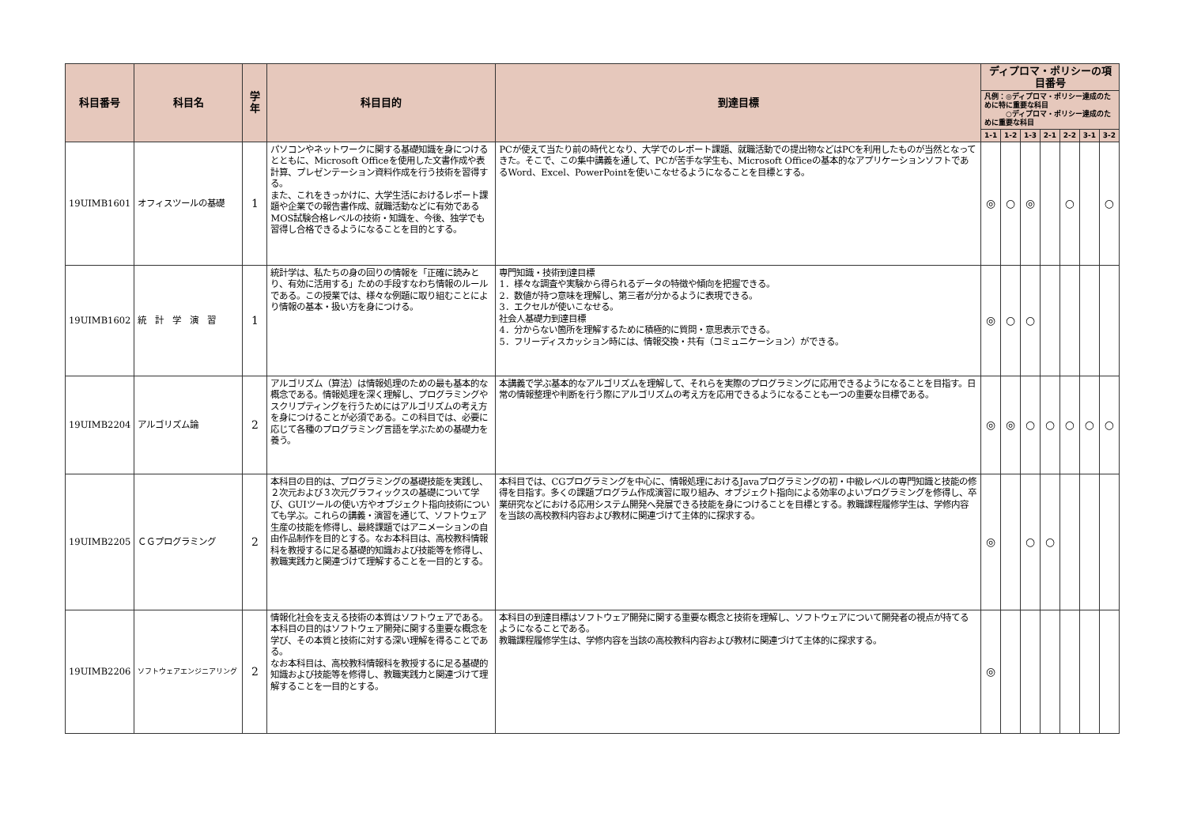| 科目番号 | 科目名 | 学年 | 科目目的 | 到達目標 | ディプロマ・ポリシーの項目番号 | | | | | | |
| --- | --- | --- | --- | --- | --- | --- | --- | --- | --- | --- | --- |
| | | | | | 凡例：◎ディプロマ・ポリシー達成のために特に重要な科目 ○ディプロマ・ポリシー達成のために重要な科目 | | | | | | |
| | | | | | 1-1 | 1-2 | 1-3 | 2-1 | 2-2 | 3-1 | 3-2 |
| 19UIMB1601 | オフィスツールの基礎 | 1 | パソコンやネットワークに関する基礎知識を身につけるとともに、Microsoft Officeを使用した文書作成や表計算、プレゼンテーション資料作成を行う技術を習得する。 また、これをきっかけに、大学生活におけるレポート課題や企業での報告書作成、就職活動などに有効であるMOS試験合格レベルの技術・知識を、今後、独学でも習得し合格できるようになることを目的とする。 | PCが使えて当たり前の時代となり、大学でのレポート課題、就職活動での提出物などはPCを利用したものが当然となってきた。そこで、この集中講義を通して、PCが苦手な学生も、Microsoft Officeの基本的なアプリケーションソフトであるWord、Excel、PowerPointを使いこなせるようになることを目標とする。 | ◎ | ○ | ◎ | | ○ | | ○ |
| 19UIMB1602 | 統 計 学 演 習 | 1 | 統計学は、私たちの身の回りの情報を「正確に読みとり、有効に活用する」ための手段すなわち情報のルールである。この授業では、様々な例題に取り組むことにより情報の基本・扱い方を身につける。 | 専門知識・技術到達目標 1．様々な調査や実験から得られるデータの特徴や傾向を把握できる。 2．数値が持つ意味を理解し、第三者が分かるように表現できる。 3．エクセルが使いこなせる。 社会人基礎力到達目標 4．分からない箇所を理解するために積極的に質問・意思表示できる。 5．フリーディスカッション時には、情報交換・共有（コミュニケーション）ができる。 | ◎ | ○ | ○ | | | | |
| 19UIMB2204 | アルゴリズム論 | 2 | アルゴリズム（算法）は情報処理のための最も基本的な概念である。情報処理を深く理解し、プログラミングやスクリプティングを行うためにはアルゴリズムの考え方を身につけることが必須である。この科目では、必要に応じて各種のプログラミング言語を学ぶための基礎力を養う。 | 本講義で学ぶ基本的なアルゴリズムを理解して、それらを実際のプログラミングに応用できるようになることを目指す。日常の情報整理や判断を行う際にアルゴリズムの考え方を応用できるようになることも一つの重要な目標である。 | ◎ | ◎ | ○ | ○ | ○ | ○ | ○ |
| 19UIMB2205 | ＣＧプログラミング | 2 | 本科目の目的は、プログラミングの基礎技能を実践し、２次元および３次元グラフィックスの基礎について学び、GUIツールの使い方やオブジェクト指向技術についても学ぶ。これらの講義・演習を通じて、ソフトウェア生産の技能を修得し、最終課題ではアニメーションの自由作品制作を目的とする。なお本科目は、高校教科情報科を教授するに足る基礎的知識および技能等を修得し、教職実践力と関連づけて理解することを一目的とする。 | 本科目では、CGプログラミングを中心に、情報処理におけるJavaプログラミングの初・中級レベルの専門知識と技能の修得を目指す。多くの課題プログラム作成演習に取り組み、オブジェクト指向による効率のよいプログラミングを修得し、卒業研究などにおける応用システム開発へ発展できる技能を身につけることを目標とする。教職課程履修学生は、学修内容を当該の高校教科内容および教材に関連づけて主体的に探求する。 | ◎ | | ○ | ○ | | | |
| 19UIMB2206 | ソフトウェアエンジニアリング | 2 | 情報化社会を支える技術の本質はソフトウェアである。 本科目の目的はソフトウェア開発に関する重要な概念を学び、その本質と技術に対する深い理解を得ることである。 なお本科目は、高校教科情報科を教授するに足る基礎的知識および技能等を修得し、教職実践力と関連づけて理解することを一目的とする。 | 本科目の到達目標はソフトウェア開発に関する重要な概念と技術を理解し、ソフトウェアについて開発者の視点が持てるようになることである。 教職課程履修学生は、学修内容を当該の高校教科内容および教材に関連づけて主体的に探求する。 | ◎ | | | | | | |